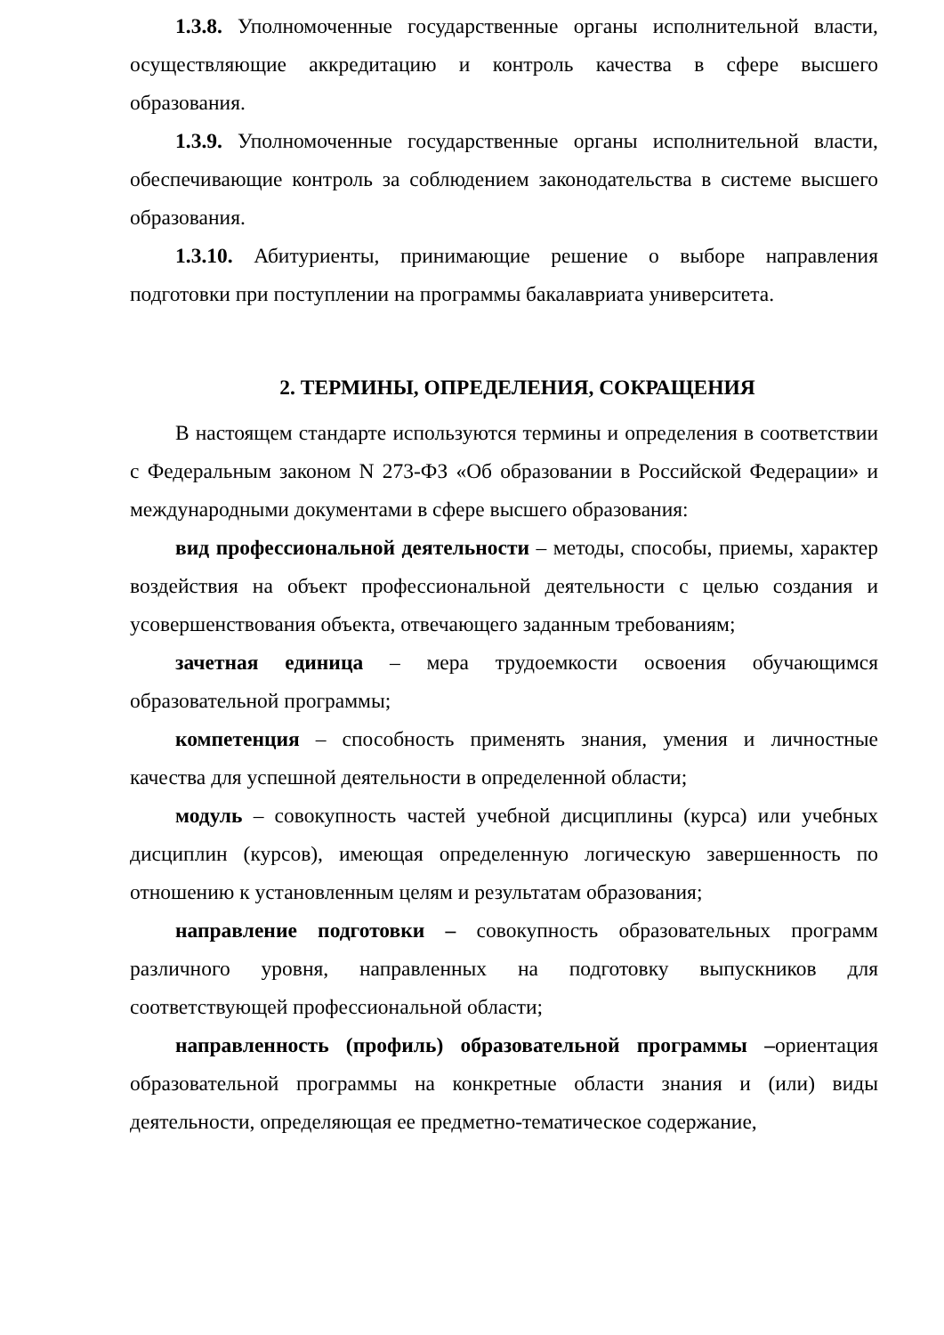1.3.8. Уполномоченные государственные органы исполнительной власти, осуществляющие аккредитацию и контроль качества в сфере высшего образования.
1.3.9. Уполномоченные государственные органы исполнительной власти, обеспечивающие контроль за соблюдением законодательства в системе высшего образования.
1.3.10. Абитуриенты, принимающие решение о выборе направления подготовки при поступлении на программы бакалавриата университета.
2. ТЕРМИНЫ, ОПРЕДЕЛЕНИЯ, СОКРАЩЕНИЯ
В настоящем стандарте используются термины и определения в соответствии с Федеральным законом N 273-ФЗ «Об образовании в Российской Федерации» и международными документами в сфере высшего образования:
вид профессиональной деятельности – методы, способы, приемы, характер воздействия на объект профессиональной деятельности с целью создания и усовершенствования объекта, отвечающего заданным требованиям;
зачетная единица – мера трудоемкости освоения обучающимся образовательной программы;
компетенция – способность применять знания, умения и личностные качества для успешной деятельности в определенной области;
модуль – совокупность частей учебной дисциплины (курса) или учебных дисциплин (курсов), имеющая определенную логическую завершенность по отношению к установленным целям и результатам образования;
направление подготовки – совокупность образовательных программ различного уровня, направленных на подготовку выпускников для соответствующей профессиональной области;
направленность (профиль) образовательной программы –ориентация образовательной программы на конкретные области знания и (или) виды деятельности, определяющая ее предметно-тематическое содержание,